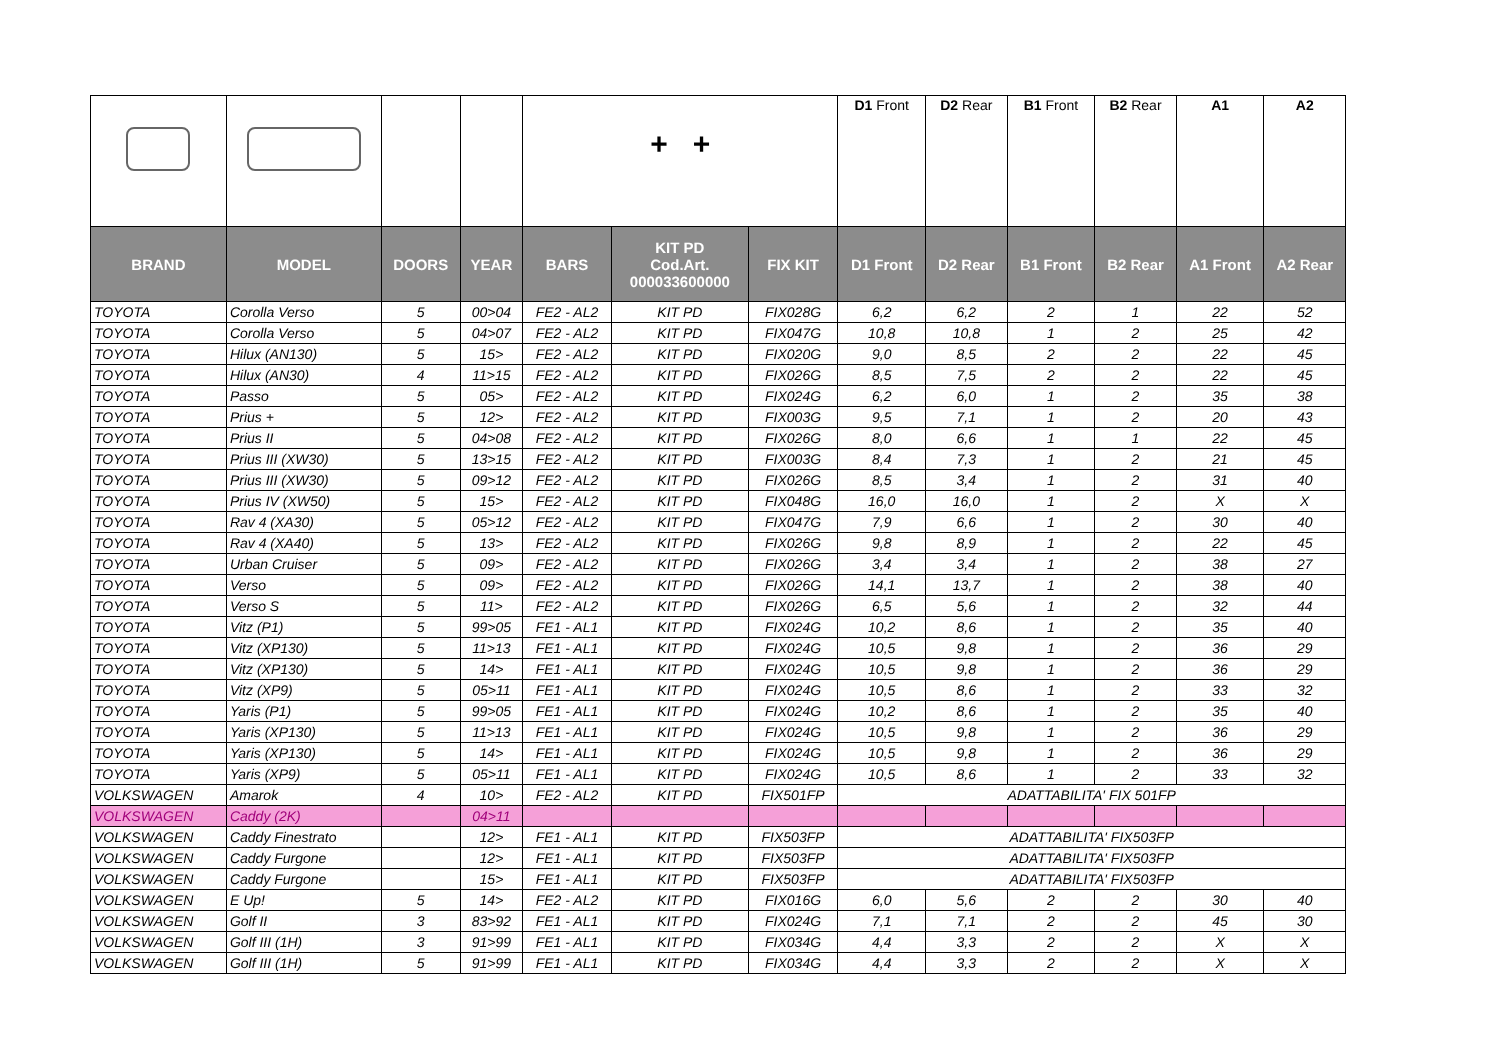| | | | | + + | | | D1 Front | D2 Rear | B1 Front | B2 Rear | A1 | A2 |
| BRAND | MODEL | DOORS | YEAR | BARS | KIT PD Cod.Art. 000033600000 | FIX KIT | D1 Front | D2 Rear | B1 Front | B2 Rear | A1 Front | A2 Rear |
| TOYOTA | Corolla Verso | 5 | 00>04 | FE2 - AL2 | KIT PD | FIX028G | 6,2 | 6,2 | 2 | 1 | 22 | 52 |
| TOYOTA | Corolla Verso | 5 | 04>07 | FE2 - AL2 | KIT PD | FIX047G | 10,8 | 10,8 | 1 | 2 | 25 | 42 |
| TOYOTA | Hilux (AN130) | 5 | 15> | FE2 - AL2 | KIT PD | FIX020G | 9,0 | 8,5 | 2 | 2 | 22 | 45 |
| TOYOTA | Hilux (AN30) | 4 | 11>15 | FE2 - AL2 | KIT PD | FIX026G | 8,5 | 7,5 | 2 | 2 | 22 | 45 |
| TOYOTA | Passo | 5 | 05> | FE2 - AL2 | KIT PD | FIX024G | 6,2 | 6,0 | 1 | 2 | 35 | 38 |
| TOYOTA | Prius + | 5 | 12> | FE2 - AL2 | KIT PD | FIX003G | 9,5 | 7,1 | 1 | 2 | 20 | 43 |
| TOYOTA | Prius II | 5 | 04>08 | FE2 - AL2 | KIT PD | FIX026G | 8,0 | 6,6 | 1 | 1 | 22 | 45 |
| TOYOTA | Prius III (XW30) | 5 | 13>15 | FE2 - AL2 | KIT PD | FIX003G | 8,4 | 7,3 | 1 | 2 | 21 | 45 |
| TOYOTA | Prius III (XW30) | 5 | 09>12 | FE2 - AL2 | KIT PD | FIX026G | 8,5 | 3,4 | 1 | 2 | 31 | 40 |
| TOYOTA | Prius IV (XW50) | 5 | 15> | FE2 - AL2 | KIT PD | FIX048G | 16,0 | 16,0 | 1 | 2 | X | X |
| TOYOTA | Rav 4 (XA30) | 5 | 05>12 | FE2 - AL2 | KIT PD | FIX047G | 7,9 | 6,6 | 1 | 2 | 30 | 40 |
| TOYOTA | Rav 4 (XA40) | 5 | 13> | FE2 - AL2 | KIT PD | FIX026G | 9,8 | 8,9 | 1 | 2 | 22 | 45 |
| TOYOTA | Urban Cruiser | 5 | 09> | FE2 - AL2 | KIT PD | FIX026G | 3,4 | 3,4 | 1 | 2 | 38 | 27 |
| TOYOTA | Verso | 5 | 09> | FE2 - AL2 | KIT PD | FIX026G | 14,1 | 13,7 | 1 | 2 | 38 | 40 |
| TOYOTA | Verso S | 5 | 11> | FE2 - AL2 | KIT PD | FIX026G | 6,5 | 5,6 | 1 | 2 | 32 | 44 |
| TOYOTA | Vitz (P1) | 5 | 99>05 | FE1 - AL1 | KIT PD | FIX024G | 10,2 | 8,6 | 1 | 2 | 35 | 40 |
| TOYOTA | Vitz (XP130) | 5 | 11>13 | FE1 - AL1 | KIT PD | FIX024G | 10,5 | 9,8 | 1 | 2 | 36 | 29 |
| TOYOTA | Vitz (XP130) | 5 | 14> | FE1 - AL1 | KIT PD | FIX024G | 10,5 | 9,8 | 1 | 2 | 36 | 29 |
| TOYOTA | Vitz (XP9) | 5 | 05>11 | FE1 - AL1 | KIT PD | FIX024G | 10,5 | 8,6 | 1 | 2 | 33 | 32 |
| TOYOTA | Yaris (P1) | 5 | 99>05 | FE1 - AL1 | KIT PD | FIX024G | 10,2 | 8,6 | 1 | 2 | 35 | 40 |
| TOYOTA | Yaris (XP130) | 5 | 11>13 | FE1 - AL1 | KIT PD | FIX024G | 10,5 | 9,8 | 1 | 2 | 36 | 29 |
| TOYOTA | Yaris (XP130) | 5 | 14> | FE1 - AL1 | KIT PD | FIX024G | 10,5 | 9,8 | 1 | 2 | 36 | 29 |
| TOYOTA | Yaris (XP9) | 5 | 05>11 | FE1 - AL1 | KIT PD | FIX024G | 10,5 | 8,6 | 1 | 2 | 33 | 32 |
| VOLKSWAGEN | Amarok | 4 | 10> | FE2 - AL2 | KIT PD | FIX501FP | ADATTABILITA' FIX 501FP | | | | | |
| VOLKSWAGEN | Caddy (2K) | | 04>11 | | | | | | | | | |
| VOLKSWAGEN | Caddy Finestrato | | 12> | FE1 - AL1 | KIT PD | FIX503FP | ADATTABILITA' FIX503FP | | | | | |
| VOLKSWAGEN | Caddy Furgone | | 12> | FE1 - AL1 | KIT PD | FIX503FP | ADATTABILITA' FIX503FP | | | | | |
| VOLKSWAGEN | Caddy Furgone | | 15> | FE1 - AL1 | KIT PD | FIX503FP | ADATTABILITA' FIX503FP | | | | | |
| VOLKSWAGEN | E Up! | 5 | 14> | FE2 - AL2 | KIT PD | FIX016G | 6,0 | 5,6 | 2 | 2 | 30 | 40 |
| VOLKSWAGEN | Golf II | 3 | 83>92 | FE1 - AL1 | KIT PD | FIX024G | 7,1 | 7,1 | 2 | 2 | 45 | 30 |
| VOLKSWAGEN | Golf III (1H) | 3 | 91>99 | FE1 - AL1 | KIT PD | FIX034G | 4,4 | 3,3 | 2 | 2 | X | X |
| VOLKSWAGEN | Golf III (1H) | 5 | 91>99 | FE1 - AL1 | KIT PD | FIX034G | 4,4 | 3,3 | 2 | 2 | X | X |